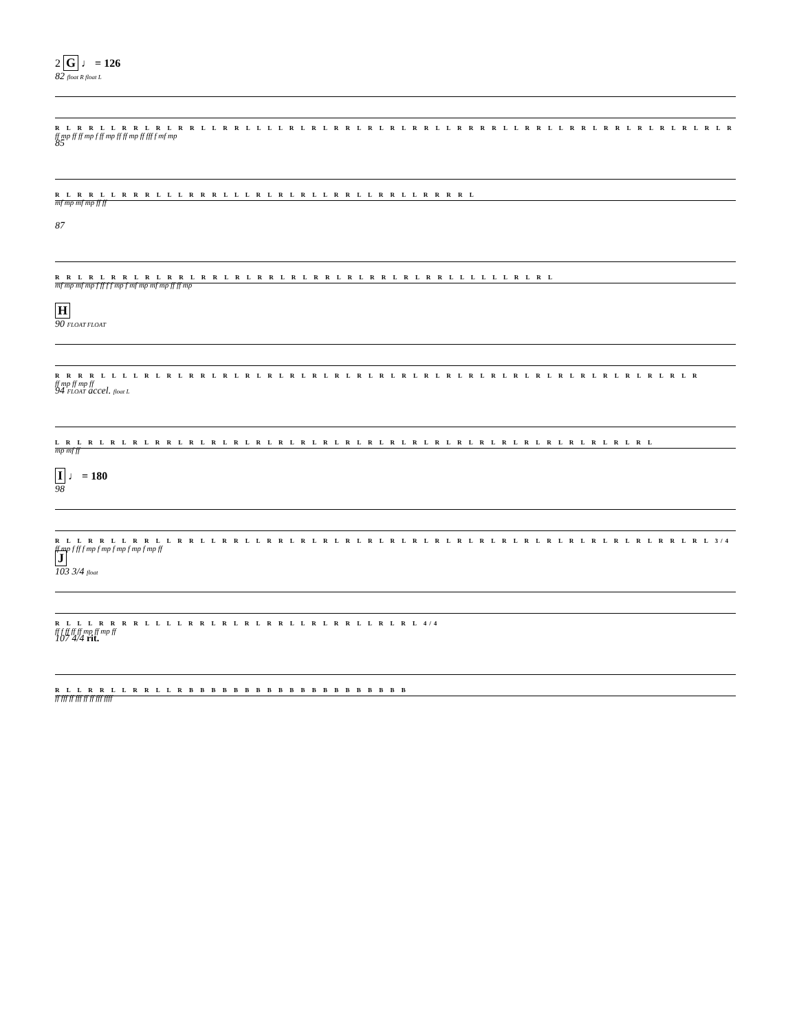2 G ♩ = 126
82 float R float L
R L R R L L R R L R L R R L L R R L L L L R L R L R R L R L R L R R L L R R R R L L R R L L R R L R R L R L R L R L R L R
ff mp ff ff mp f ff mp ff ff mp ff fff f mf mp
85
R L R R L L R R R L L L R R R L L L R L R L R L L R R L L R R L L R R R R L
mf mp mf mp ff ff
87
R R L R L R R L R L R R L R R L R L R R L R L R R L R L R R L R L R R L L L L L L R L R L
mf mp mf mp f ff f f mp f mf mp mf mp ff ff mp
H
90 FLOAT FLOAT
R R R R L L L L R L R L R R L R L R L R L R L R L R L R L R L R L R L R L R L R L R L R L R L R L R L R L R L R L R
ff mp ff mp ff
94 FLOAT accel. float L
L R L R L R L R L R R L R L R L R L R L R L R L R L R L R L R L R L R L R L R L R L R L R L R L R L R L R L
mp mf ff
I ♩ = 180
98
R L L R R L L R R L L R R L L R R L L R R L R L R L R L R L R L R L R L R L R L R L R L R L R L R L R L R L R R L R L 3/4
ff mp f ff f mp f mp f mp f mp f mp ff
J
103 3/4 float
R L L L R R R R L L L L R R L R L R L R R L L R L R R L L R L R L 4/4
ff f ff ff ff mp ff mp ff
107 4/4 rit.
R L L R R L L R R L L R B B B B B B B B B B B B B B B B B B B B
ff fff ff fff ff ff fff ffff